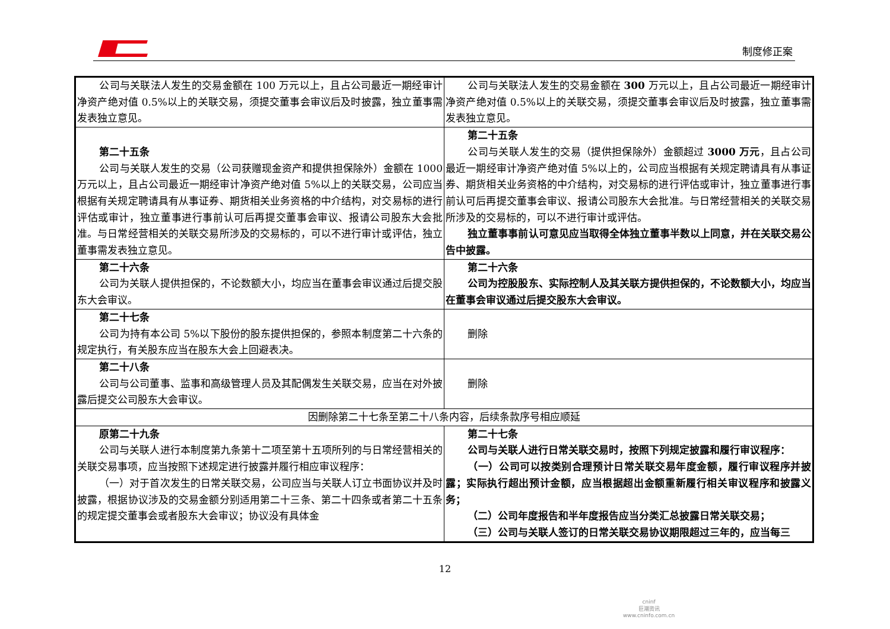制度修正案
| 公司与关联法人发生的交易金额在 100 万元以上，且占公司最近一期经审计净资产绝对值 0.5%以上的关联交易，须提交董事会审议后及时披露，独立董事需发表独立意见。 | 公司与关联法人发生的交易金额在 300 万元以上，且占公司最近一期经审计净资产绝对值 0.5%以上的关联交易，须提交董事会审议后及时披露，独立董事需发表独立意见。 |
| 第二十五条 公司与关联人发生的交易（公司获赠现金资产和提供担保除外）金额在 1000 万元以上，且占公司最近一期经审计净资产绝对值 5%以上的关联交易，公司应当根据有关规定聘请具有从事证券、期货相关业务资格的中介结构，对交易标的进行评估或审计，独立董事进行事前认可后再提交董事会审议、报请公司股东大会批准。与日常经营相关的关联交易所涉及的交易标的，可以不进行审计或评估，独立董事需发表独立意见。 | 第二十五条 公司与关联人发生的交易（提供担保除外）金额超过 3000 万元 ，且占公司最近一期经审计净资产绝对值 5%以上的，公司应当根据有关规定聘请具有从事证券、期货相关业务资格的中介结构，对交易标的进行评估或审计，独立董事进行事前认可后再提交董事会审议、报请公司股东大会批准。与日常经营相关的关联交易所涉及的交易标的，可以不进行审计或评估。 独立董事事前认可意见应当取得全体独立董事半数以上同意，并在关联交易公告中披露。 |
| 第二十六条 公司为关联人提供担保的，不论数额大小，均应当在董事会审议通过后提交股东大会审议。 | 第二十六条 公司为控股股东、实际控制人及其关联方提供担保的，不论数额大小，均应当在董事会审议通过后提交股东大会审议。 |
| 第二十七条 公司为持有本公司 5%以下股份的股东提供担保的，参照本制度第二十六条的规定执行，有关股东应当在股东大会上回避表决。 | 删除 |
| 第二十八条 公司与公司董事、监事和高级管理人员及其配偶发生关联交易，应当在对外披露后提交公司股东大会审议。 | 删除 |
| 因删除第二十七条至第二十八条内容，后续条款序号相应顺延 | |
| 原第二十九条 公司与关联人进行本制度第九条第十二项至第十五项所列的与日常经营相关的关联交易事项，应当按照下述规定进行披露并履行相应审议程序： （一）对于首次发生的日常关联交易，公司应当与关联人订立书面协议并及时披露，根据协议涉及的交易金额分别适用第二十三条、第二十四条或者第二十五条的规定提交董事会或者股东大会审议；协议没有具体金 | 第二十七条 公司与关联人进行日常关联交易时，按照下列规定披露和履行审议程序： （一）公司可以按类别合理预计日常关联交易年度金额，履行审议程序并披露；实际执行超出预计金额，应当根据超出金额重新履行相关审议程序和披露义务； （二）公司年度报告和半年度报告应当分类汇总披露日常关联交易； （三）公司与关联人签订的日常关联交易协议期限超过三年的，应当每三 |
12
cninf
巨潮资讯
www.cninfo.com.cn